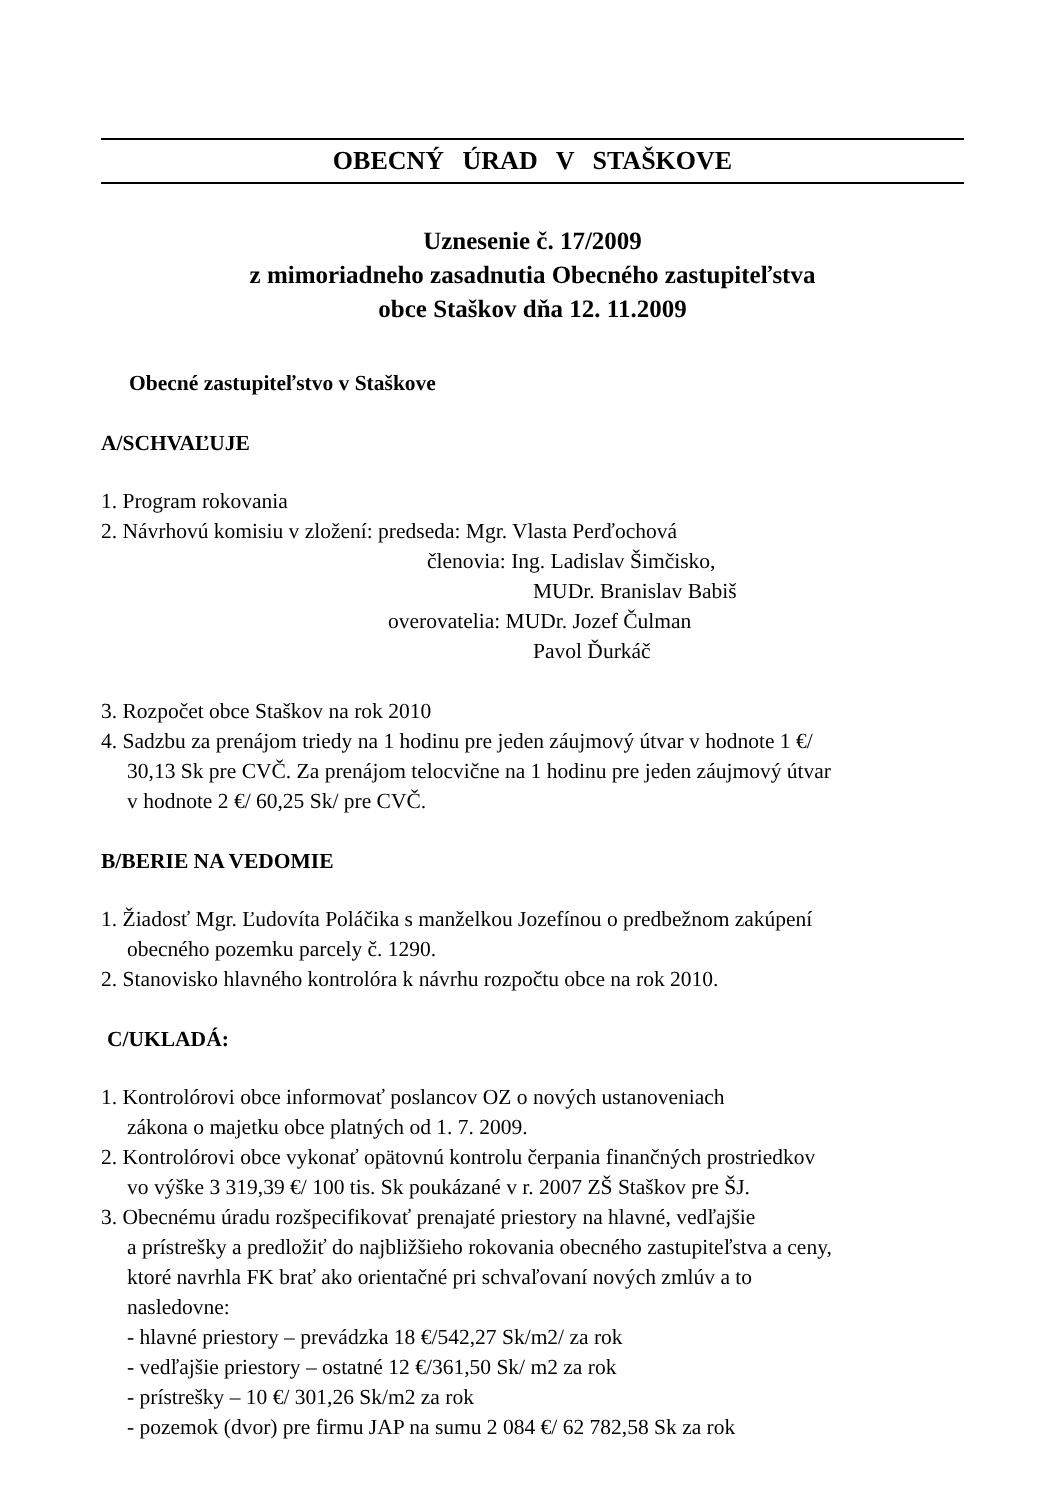OBECNÝ ÚRAD V STAŠKOVE
Uznesenie č. 17/2009
z mimoriadneho zasadnutia Obecného zastupiteľstva
obce Staškov dňa 12. 11.2009
Obecné zastupiteľstvo v Staškove
A/SCHVAĽUJE
1. Program rokovania
2. Návrhovú komisiu v zložení: predseda: Mgr. Vlasta Perďochová
členovia: Ing. Ladislav Šimčisko,
MUDr. Branislav Babiš
overovatelia: MUDr. Jozef Čulman
Pavol Ďurkáč
3. Rozpočet obce Staškov na rok 2010
4. Sadzbu za prenájom triedy na 1 hodinu pre jeden záujmový útvar v hodnote 1 €/
30,13 Sk pre CVČ. Za prenájom telocvične na 1 hodinu pre jeden záujmový útvar
v hodnote 2 €/ 60,25 Sk/ pre CVČ.
B/BERIE NA VEDOMIE
1. Žiadosť Mgr. Ľudovíta Poláčika s manželkou Jozefínou o predbežnom zakúpení
obecného pozemku parcely č. 1290.
2. Stanovisko hlavného kontrolóra k návrhu rozpočtu obce na rok 2010.
C/UKLADÁ:
1. Kontrolórovi obce informovať poslancov OZ o nových ustanoveniach
zákona o majetku obce platných od 1. 7. 2009.
2. Kontrolórovi obce vykonať opätovnú kontrolu čerpania finančných prostriedkov
vo výške 3 319,39 €/ 100 tis. Sk poukázané v r. 2007 ZŠ Staškov pre ŠJ.
3. Obecnému úradu rozšpecifikovať prenajaté priestory na hlavné, vedľajšie
a prístrešky a predložiť do najbližšieho rokovania obecného zastupiteľstva a ceny,
ktoré navrhla FK brať ako orientačné pri schvaľovaní nových zmlúv a to
nasledovne:
- hlavné priestory – prevádzka 18 €/542,27 Sk/m2/ za rok
- vedľajšie priestory – ostatné 12 €/361,50 Sk/ m2 za rok
- prístrešky – 10 €/ 301,26 Sk/m2 za rok
- pozemok (dvor) pre firmu JAP na sumu 2 084 €/ 62 782,58 Sk za rok